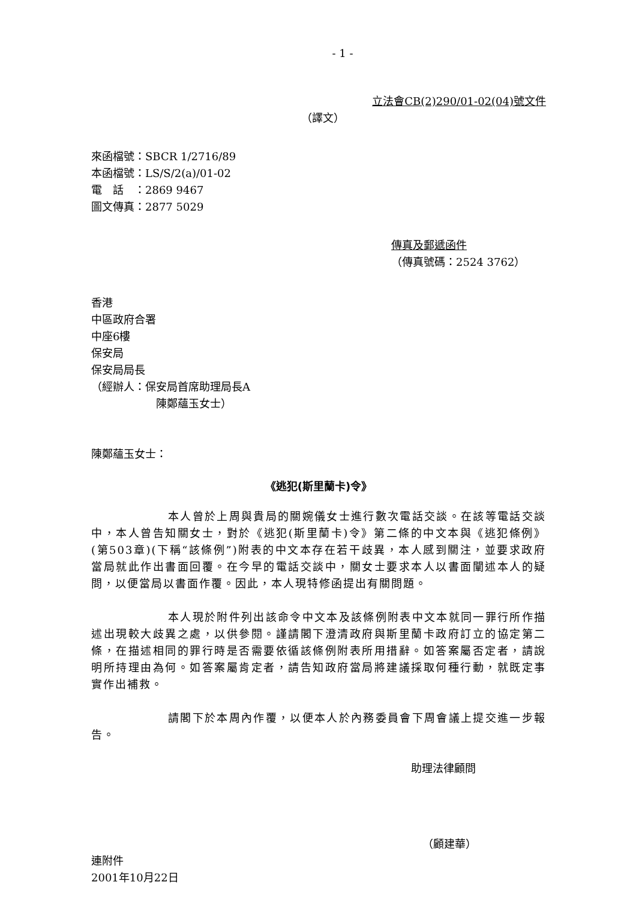- 1 -
立法會CB(2)290/01-02(04)號文件
（譯文）
來函檔號：SBCR 1/2716/89
本函檔號：LS/S/2(a)/01-02
電　話　：2869 9467
圖文傳真：2877 5029
傳真及郵遞函件
（傳真號碼：2524 3762）
香港
中區政府合署
中座6樓
保安局
保安局局長
（經辦人：保安局首席助理局長A
陳鄭蘊玉女士）
陳鄭蘊玉女士：
《逃犯(斯里蘭卡)令》
本人曾於上周與貴局的關婉儀女士進行數次電話交談。在該等電話交談中，本人曾告知關女士，對於《逃犯(斯里蘭卡)令》第二條的中文本與《逃犯條例》(第503章)(下稱“該條例”)附表的中文本存在若干歧異，本人感到關注，並要求政府當局就此作出書面回覆。在今早的電話交談中，關女士要求本人以書面闡述本人的疑問，以便當局以書面作覆。因此，本人現特修函提出有關問題。
本人現於附件列出該命令中文本及該條例附表中文本就同一罪行所作描述出現較大歧異之處，以供參閱。謹請閣下澄清政府與斯里蘭卡政府訂立的協定第二條，在描述相同的罪行時是否需要依循該條例附表所用措辭。如答案屬否定者，請說明所持理由為何。如答案屬肯定者，請告知政府當局將建議採取何種行動，就既定事實作出補救。
請閣下於本周內作覆，以便本人於內務委員會下周會議上提交進一步報告。
助理法律顧問
（顧建華）
連附件
2001年10月22日